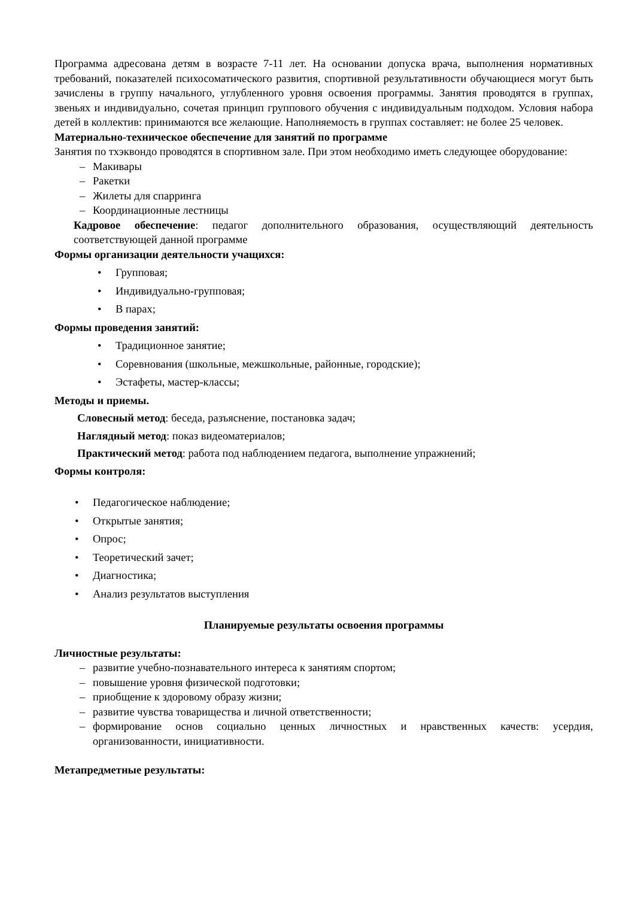Программа адресована детям в возрасте 7-11 лет. На основании допуска врача, выполнения нормативных требований, показателей психосоматического развития, спортивной результативности обучающиеся могут быть зачислены в группу начального, углубленного уровня освоения программы. Занятия проводятся в группах, звеньях и индивидуально, сочетая принцип группового обучения с индивидуальным подходом. Условия набора детей в коллектив: принимаются все желающие. Наполняемость в группах составляет: не более 25 человек.
Материально-техническое обеспечение для занятий по программе
Занятия по тхэквондо проводятся в спортивном зале. При этом необходимо иметь следующее оборудование:
– Макивары
– Ракетки
– Жилеты для спарринга
– Координационные лестницы
Кадровое обеспечение: педагог дополнительного образования, осуществляющий деятельность соответствующей данной программе
Формы организации деятельности учащихся:
• Групповая;
• Индивидуально-групповая;
• В парах;
Формы проведения занятий:
• Традиционное занятие;
• Соревнования (школьные, межшкольные, районные, городские);
• Эстафеты, мастер-классы;
Методы и приемы.
Словесный метод: беседа, разъяснение, постановка задач;
Наглядный метод: показ видеоматериалов;
Практический метод: работа под наблюдением педагога, выполнение упражнений;
Формы контроля:
• Педагогическое наблюдение;
• Открытые занятия;
• Опрос;
• Теоретический зачет;
• Диагностика;
• Анализ результатов выступления
Планируемые результаты освоения программы
Личностные результаты:
– развитие учебно-познавательного интереса к занятиям спортом;
– повышение уровня физической подготовки;
– приобщение к здоровому образу жизни;
– развитие чувства товарищества и личной ответственности;
– формирование основ социально ценных личностных и нравственных качеств: усердия, организованности, инициативности.
Метапредметные результаты: